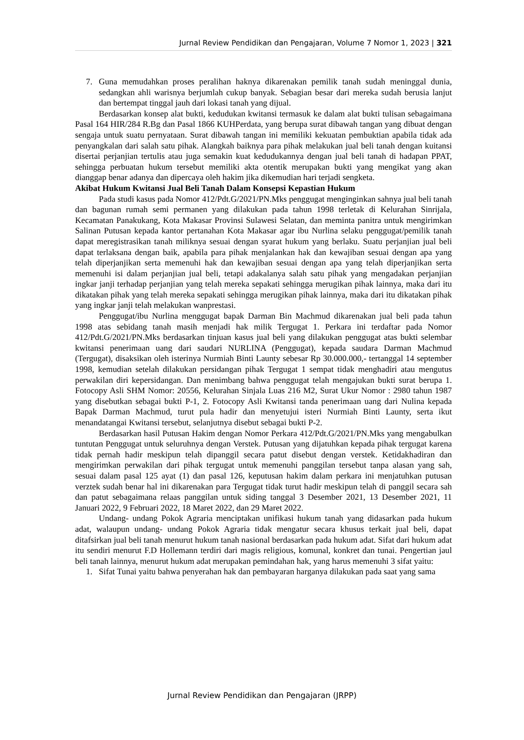Jurnal Review Pendidikan dan Pengajaran, Volume 7 Nomor 1, 2023 | 321
7. Guna memudahkan proses peralihan haknya dikarenakan pemilik tanah sudah meninggal dunia, sedangkan ahli warisnya berjumlah cukup banyak. Sebagian besar dari mereka sudah berusia lanjut dan bertempat tinggal jauh dari lokasi tanah yang dijual.
Berdasarkan konsep alat bukti, kedudukan kwitansi termasuk ke dalam alat bukti tulisan sebagaimana Pasal 164 HIR/284 R.Bg dan Pasal 1866 KUHPerdata, yang berupa surat dibawah tangan yang dibuat dengan sengaja untuk suatu pernyataan. Surat dibawah tangan ini memiliki kekuatan pembuktian apabila tidak ada penyangkalan dari salah satu pihak. Alangkah baiknya para pihak melakukan jual beli tanah dengan kuitansi disertai perjanjian tertulis atau juga semakin kuat kedudukannya dengan jual beli tanah di hadapan PPAT, sehingga perbuatan hukum tersebut memiliki akta otentik merupakan bukti yang mengikat yang akan dianggap benar adanya dan dipercaya oleh hakim jika dikemudian hari terjadi sengketa.
Akibat Hukum Kwitansi Jual Beli Tanah Dalam Konsepsi Kepastian Hukum
Pada studi kasus pada Nomor 412/Pdt.G/2021/PN.Mks penggugat menginginkan sahnya jual beli tanah dan bagunan rumah semi permanen yang dilakukan pada tahun 1998 terletak di Kelurahan Sinrijala, Kecamatan Panakukang, Kota Makasar Provinsi Sulawesi Selatan, dan meminta panitra untuk mengirimkan Salinan Putusan kepada kantor pertanahan Kota Makasar agar ibu Nurlina selaku penggugat/pemilik tanah dapat meregistrasikan tanah miliknya sesuai dengan syarat hukum yang berlaku. Suatu perjanjian jual beli dapat terlaksana dengan baik, apabila para pihak menjalankan hak dan kewajiban sesuai dengan apa yang telah diperjanjikan serta memenuhi hak dan kewajiban sesuai dengan apa yang telah diperjanjikan serta memenuhi isi dalam perjanjian jual beli, tetapi adakalanya salah satu pihak yang mengadakan perjanjian ingkar janji terhadap perjanjian yang telah mereka sepakati sehingga merugikan pihak lainnya, maka dari itu dikatakan pihak yang telah mereka sepakati sehingga merugikan pihak lainnya, maka dari itu dikatakan pihak yang ingkar janji telah melakukan wanprestasi.
Penggugat/ibu Nurlina menggugat bapak Darman Bin Machmud dikarenakan jual beli pada tahun 1998 atas sebidang tanah masih menjadi hak milik Tergugat 1. Perkara ini terdaftar pada Nomor 412/Pdt.G/2021/PN.Mks berdasarkan tinjuan kasus jual beli yang dilakukan penggugat atas bukti selembar kwitansi penerimaan uang dari saudari NURLINA (Penggugat), kepada saudara Darman Machmud (Tergugat), disaksikan oleh isterinya Nurmiah Binti Launty sebesar Rp 30.000.000,- tertanggal 14 september 1998, kemudian setelah dilakukan persidangan pihak Tergugat 1 sempat tidak menghadiri atau mengutus perwakilan diri kepersidangan. Dan menimbang bahwa penggugat telah mengajukan bukti surat berupa 1. Fotocopy Asli SHM Nomor: 20556, Kelurahan Sinjala Luas 216 M2, Surat Ukur Nomor : 2980 tahun 1987 yang disebutkan sebagai bukti P-1, 2. Fotocopy Asli Kwitansi tanda penerimaan uang dari Nulina kepada Bapak Darman Machmud, turut pula hadir dan menyetujui isteri Nurmiah Binti Launty, serta ikut menandatangai Kwitansi tersebut, selanjutnya disebut sebagai bukti P-2.
Berdasarkan hasil Putusan Hakim dengan Nomor Perkara 412/Pdt.G/2021/PN.Mks yang mengabulkan tuntutan Penggugat untuk seluruhnya dengan Verstek. Putusan yang dijatuhkan kepada pihak tergugat karena tidak pernah hadir meskipun telah dipanggil secara patut disebut dengan verstek. Ketidakhadiran dan mengirimkan perwakilan dari pihak tergugat untuk memenuhi panggilan tersebut tanpa alasan yang sah, sesuai dalam pasal 125 ayat (1) dan pasal 126, keputusan hakim dalam perkara ini menjatuhkan putusan verztek sudah benar hal ini dikarenakan para Tergugat tidak turut hadir meskipun telah di panggil secara sah dan patut sebagaimana relaas panggilan untuk siding tanggal 3 Desember 2021, 13 Desember 2021, 11 Januari 2022, 9 Februari 2022, 18 Maret 2022, dan 29 Maret 2022.
Undang- undang Pokok Agraria menciptakan unifikasi hukum tanah yang didasarkan pada hukum adat, walaupun undang- undang Pokok Agraria tidak mengatur secara khusus terkait jual beli, dapat ditafsirkan jual beli tanah menurut hukum tanah nasional berdasarkan pada hukum adat. Sifat dari hukum adat itu sendiri menurut F.D Hollemann terdiri dari magis religious, komunal, konkret dan tunai. Pengertian jaul beli tanah lainnya, menurut hukum adat merupakan pemindahan hak, yang harus memenuhi 3 sifat yaitu:
1. Sifat Tunai yaitu bahwa penyerahan hak dan pembayaran harganya dilakukan pada saat yang sama
Jurnal Review Pendidikan dan Pengajaran (JRPP)